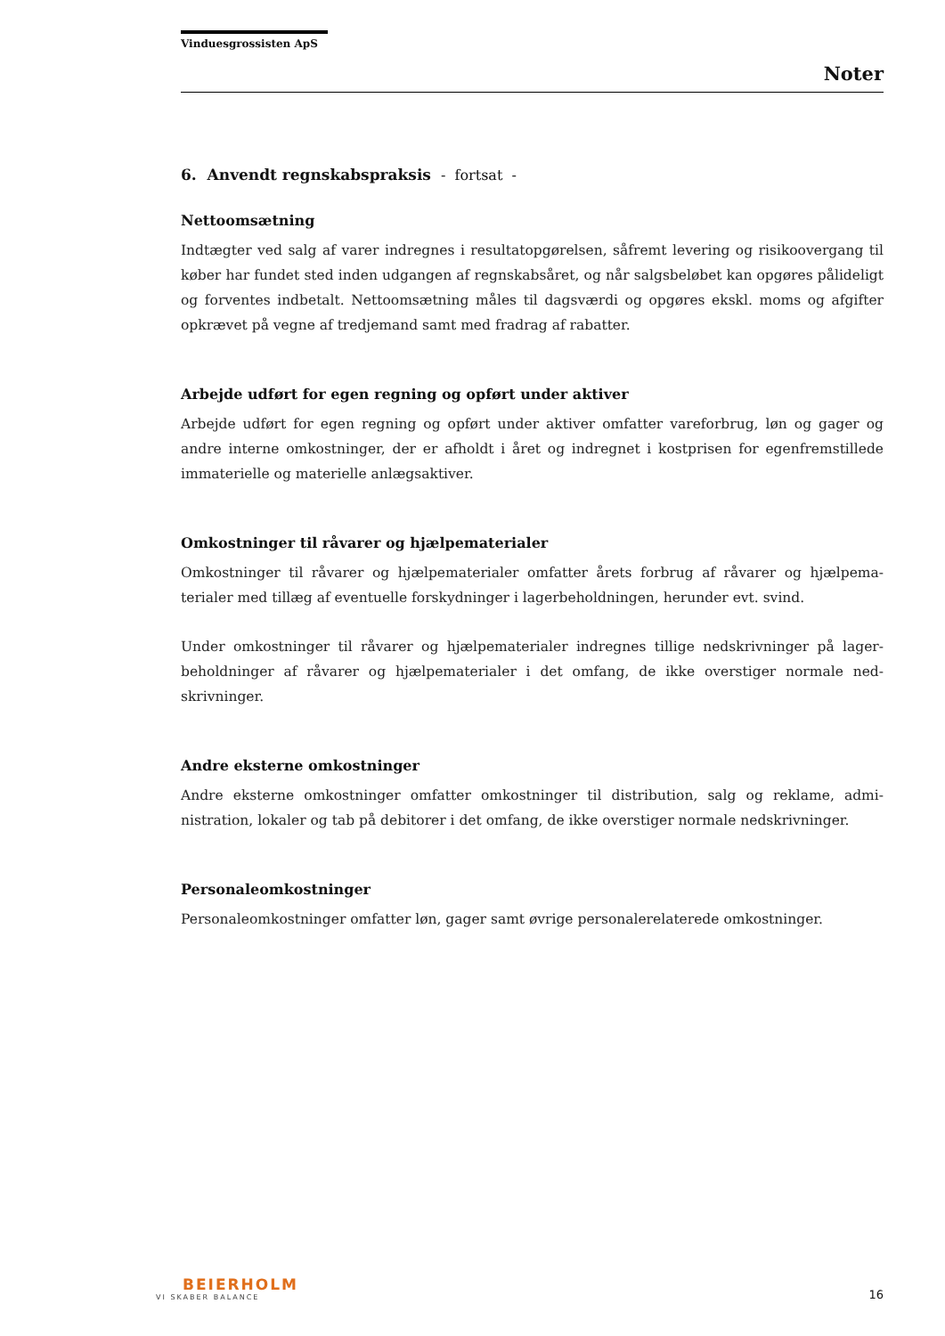Vinduesgrossisten ApS
Noter
6. Anvendt regnskabspraksis - fortsat -
Nettoomsætning
Indtægter ved salg af varer indregnes i resultatopgørelsen, såfremt levering og risikoover­gang til køber har fundet sted inden udgangen af regnskabsåret, og når salgsbeløbet kan op­gøres pålideligt og forventes indbetalt. Nettoomsætning måles til dagsværdi og opgøres ekskl. moms og afgifter opkrævet på vegne af tredjemand samt med fradrag af rabatter.
Arbejde udført for egen regning og opført under aktiver
Arbejde udført for egen regning og opført under aktiver omfatter vareforbrug, løn og gager og andre interne omkostninger, der er afholdt i året og indregnet i kostprisen for egenfremstil­lede immaterielle og materielle anlægsaktiver.
Omkostninger til råvarer og hjælpematerialer
Omkostninger til råvarer og hjælpematerialer omfatter årets forbrug af råvarer og hjælpema­terialer med tillæg af eventuelle forskydninger i lagerbeholdningen, herunder evt. svind.
Under omkostninger til råvarer og hjælpematerialer indregnes tillige nedskrivninger på lager­beholdninger af råvarer og hjælpematerialer i det omfang, de ikke overstiger normale ned­skrivninger.
Andre eksterne omkostninger
Andre eksterne omkostninger omfatter omkostninger til distribution, salg og reklame, admi­nistration, lokaler og tab på debitorer i det omfang, de ikke overstiger normale nedskrivnin­ger.
Personaleomkostninger
Personaleomkostninger omfatter løn, gager samt øvrige personalerelaterede omkostninger.
BEIERHOLM
VI SKABER BALANCE
16